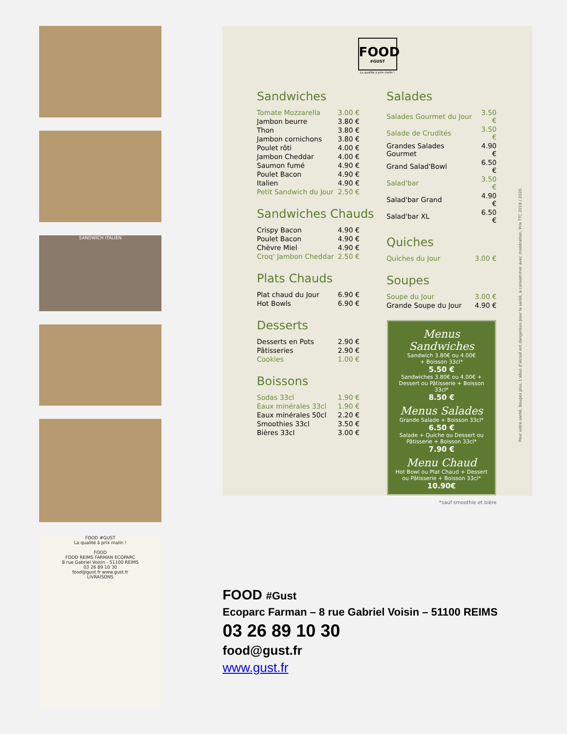SANDWICH ITALIEN
FOOD #GUST
La qualité à prix malin !
FOOD
FOOD REIMS FARMAN ECOPARC
8 rue Gabriel Voisin - 51100 REIMS
03 26 89 10 30
food@gust.fr www.gust.fr
LIVRAISONS
FOOD
#GUST
La qualité à prix malin !
Sandwiches
| Tomate Mozzarella | 3.00 € |
| Jambon beurre | 3.80 € |
| Thon | 3.80 € |
| Jambon cornichons | 3.80 € |
| Poulet rôti | 4.00 € |
| Jambon Cheddar | 4.00 € |
| Saumon fumé | 4.90 € |
| Poulet Bacon | 4.90 € |
| Italien | 4.90 € |
| Petit Sandwich du Jour | 2.50 € |
Sandwiches Chauds
| Crispy Bacon | 4.90 € |
| Poulet Bacon | 4.90 € |
| Chèvre Miel | 4.90 € |
| Croq' Jambon Cheddar | 2.50 € |
Plats Chauds
| Plat chaud du Jour | 6.90 € |
| Hot Bowls | 6.90 € |
Desserts
| Desserts en Pots | 2.90 € |
| Pâtisseries | 2.90 € |
| Cookies | 1.00 € |
Boissons
| Sodas 33cl | 1.90 € |
| Eaux minérales 33cl | 1.90 € |
| Eaux minérales 50cl | 2.20 € |
| Smoothies 33cl | 3.50 € |
| Bières 33cl | 3.00 € |
Salades
| Salades Gourmet du Jour | 3.50 € |
| Salade de Crudités | 3.50 € |
| Grandes Salades Gourmet | 4.90 € |
| Grand Salad'Bowl | 6.50 € |
| Salad'bar | 3.50 € |
| Salad'bar Grand | 4.90 € |
| Salad'bar XL | 6.50 € |
Quiches
| Quiches du Jour | 3.00 € |
Soupes
| Soupe du Jour | 3.00 € |
| Grande Soupe du Jour | 4.90 € |
Menus Sandwiches
Sandwich 3.80€ ou 4.00€
+ Boisson 33cl*
5.50 €
Sandwiches 3.80€ ou 4.00€ + Dessert ou Pâtisserie + Boisson 33cl*
8.50 €
Menus Salades
Grande Salade + Boisson 33cl*
6.50 €
Salade + Quiche ou Dessert ou Pâtisserie + Boisson 33cl*
7.90 €
Menu Chaud
Hot Bowl ou Plat Chaud + Dessert ou Pâtisserie + Boisson 33cl*
10.90€
*sauf smoothie et bière
Pour votre santé, bougez plus. L'abus d'alcool est dangereux pour la santé, à consommer avec modération. Prix TTC 2019 / 2020.
FOOD #Gust
Ecoparc Farman – 8 rue Gabriel Voisin – 51100 REIMS
03 26 89 10 30
food@gust.fr
www.gust.fr